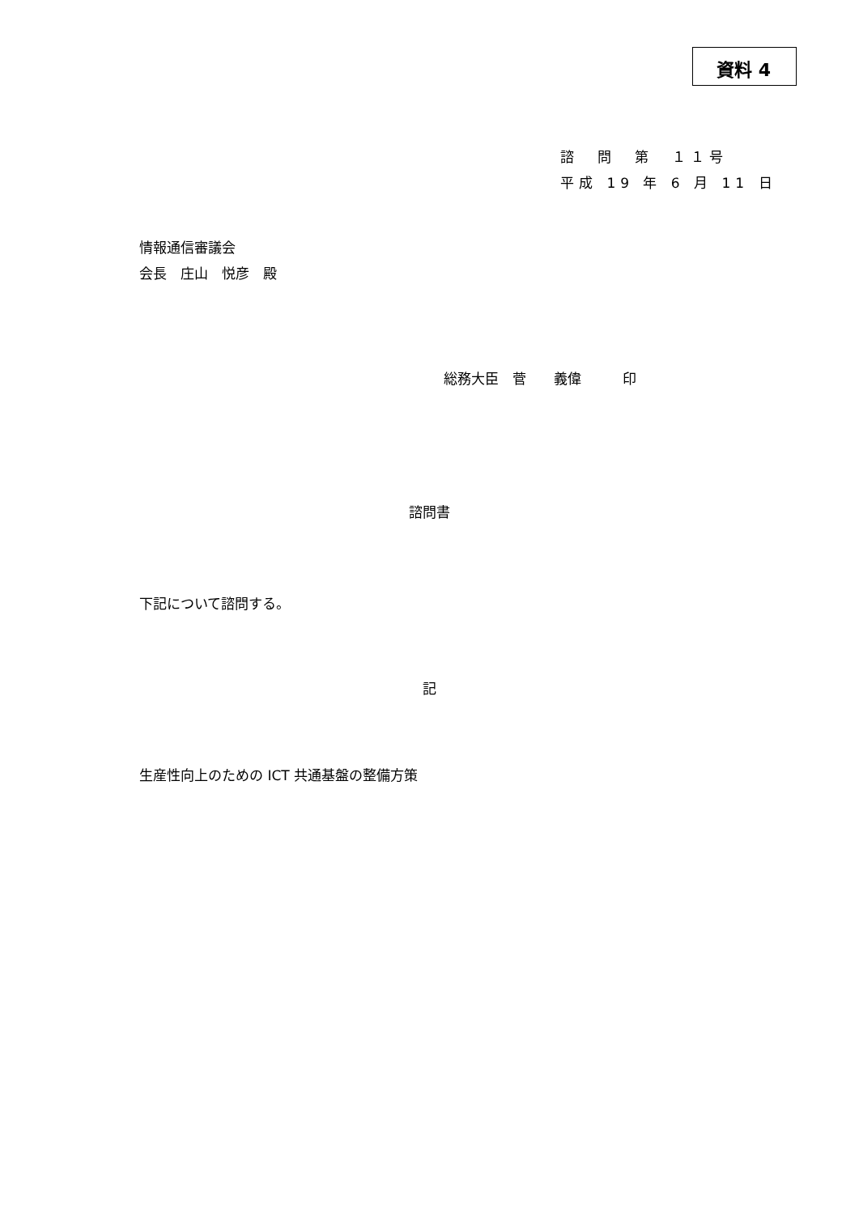資料 4
諮　問　第　１１号
平成 19 年 6 月 11 日
情報通信審議会
会長　庄山　悦彦　殿
総務大臣　菅　　義偉　　　印
諮問書
下記について諮問する。
記
生産性向上のための ICT 共通基盤の整備方策